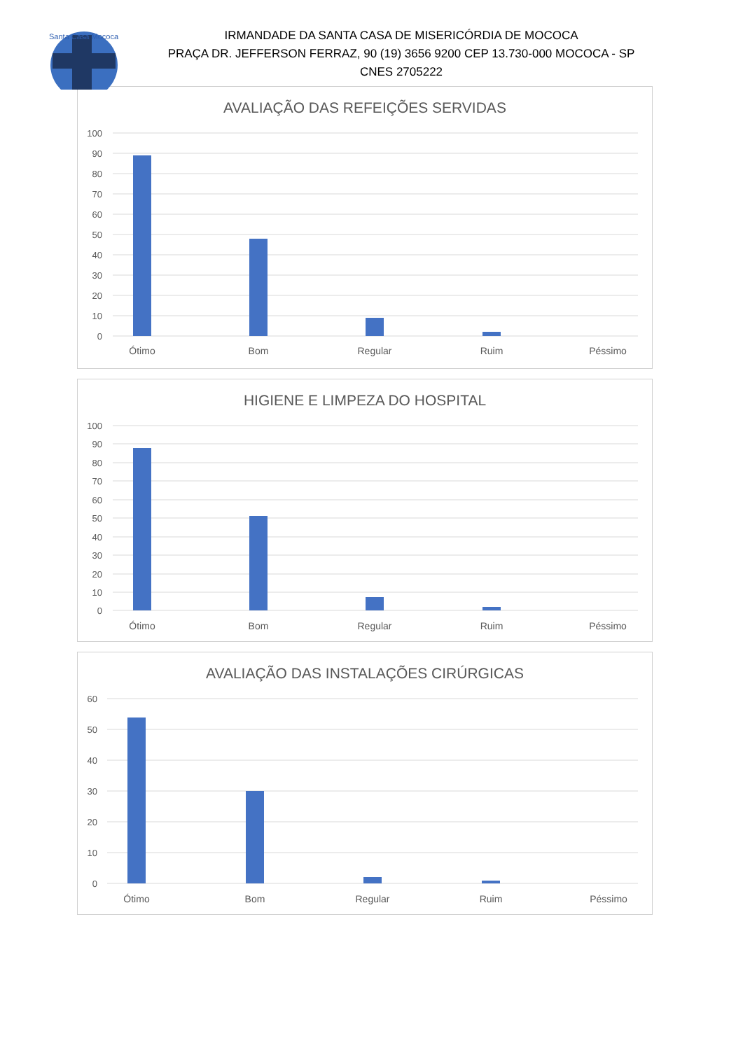Santa Casa Mococa
IRMANDADE DA SANTA CASA DE MISERICÓRDIA DE MOCOCA
PRAÇA DR. JEFFERSON FERRAZ, 90 (19) 3656 9200 CEP 13.730-000 MOCOCA - SP
CNES 2705222
AVALIAÇÃO DAS REFEIÇÕES SERVIDAS
100
90
80
70
60
50
40
30
20
10
0
Ótimo
Bom
Regular
Ruim
Péssimo
HIGIENE E LIMPEZA DO HOSPITAL
100
90
80
70
60
50
40
30
20
10
0
Ótimo
Bom
Regular
Ruim
Péssimo
AVALIAÇÃO DAS INSTALAÇÕES CIRÚRGICAS
60
50
40
30
20
10
0
Ótimo
Bom
Regular
Ruim
Péssimo